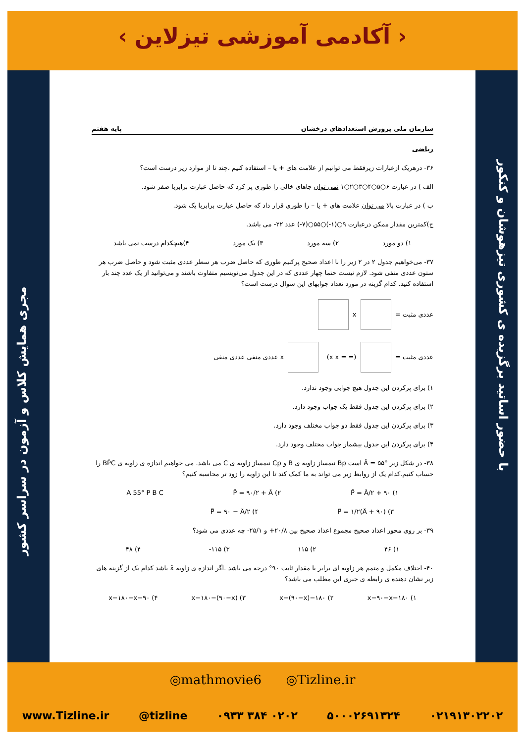‹ آکادمی آموزشی تیزلاین ›
مجری همایش کلاس و آزمون در سراسر کشور
با حضور اساتید برگزیده ی کشوری تیزهوشان و کنکور
سازمان ملی پرورش استعدادهای درخشان پایه هفتم
ریاضی
۳۶- درهریک ازعبارات زیرفقط می توانیم از علامت های + یا – استفاده کنیم ،چند تا از موارد زیر درست است؟
الف ) در عبارت ۶○۵○۴○۳○۲○۱ نمی توان جاهای خالی را طوری پر کرد که حاصل عبارت برابربا صفر شود.
ب ) در عبارت بالا می توان علامت های + یا – را طوری قرار داد که حاصل عبارت برابربا یک شود.
ج)کمترین مقدار ممکن درعبارت ۹○(۱-)○۵۵○(۷-) عدد ۲۲- می باشد.
۱) دو مورد ۲) سه مورد ۳) یک مورد ۴)هیچکدام درست نمی باشد
۳۷- می‌خواهیم جدول ۲ در ۲ زیر را با اعداد صحیح پرکنیم طوری که حاصل ضرب هر سطر عددی مثبت شود و حاصل ضرب هر ستون عددی منفی شود. لازم نیست حتما چهار عددی که در این جدول می‌نویسیم متفاوت باشند و می‌توانید از یک عدد چند بار استفاده کنید. کدام گزینه در مورد تعداد جوابهای این سوال درست است؟
عددی مثبت = x
عددی مثبت = x (x x = =) عددی منفی عددی منفی
۱) برای پرکردن این جدول هیچ جوابی وجود ندارد.
۲) برای پرکردن این جدول فقط یک جواب وجود دارد.
۳) برای پرکردن این جدول فقط دو جواب مختلف وجود دارد.
۴) برای پرکردن این جدول بیشمار جواب مختلف وجود دارد.
۳۸- در شکل زیر Â = ۵۵° است Bp نیمساز زاویه ی B و Cp نیمساز زاویه ی C می باشد. می خواهیم اندازه ی زاویه ی BP̂C را حساب کنیم.کدام یک از روابط زیر می تواند به ما کمک کند تا این زاویه را زود تر محاسبه کنیم؟
۱) P̂ = Â/۲ + ۹۰ ۲) P̂ = ۹۰/۲ + Â A 55° P B C
۳) P̂ = ۱/۲(Â + ۹۰) ۴) P̂ = ۹۰ − Â/۲
۳۹- بر روی محور اعداد صحیح مجموع اعداد صحیح بین ۲۰/۸+ و ۲۵/۱- چه عددی می شود؟
۱) ۴۶ ۲) ۱۱۵ ۳) ۱۱۵- ۴) ۴۸
۴۰- اختلاف مکمل و متمم هر زاویه ای برابر با مقدار ثابت ۹۰° درجه می باشد .اگر اندازه ی زاویه x̂ باشد کدام یک از گزینه های زیر نشان دهنده ی رابطه ی جبری این مطلب می باشد؟
۱) ۱۸۰−x−۹۰−x ۲) ۱۸۰−x−(۹۰−x) ۳) x−۱۸۰−(۹۰−x) ۴) ۹۰−x−۱۸۰−x
◎mathmovie6 ◎Tizline.ir
www.Tizline.ir @tizline ۰۹۳۳ ۳۸۴ ۰۲۰۲ ۵۰۰۰۲۶۹۱۳۲۴ ۰۲۱۹۱۳۰۲۲۰۲